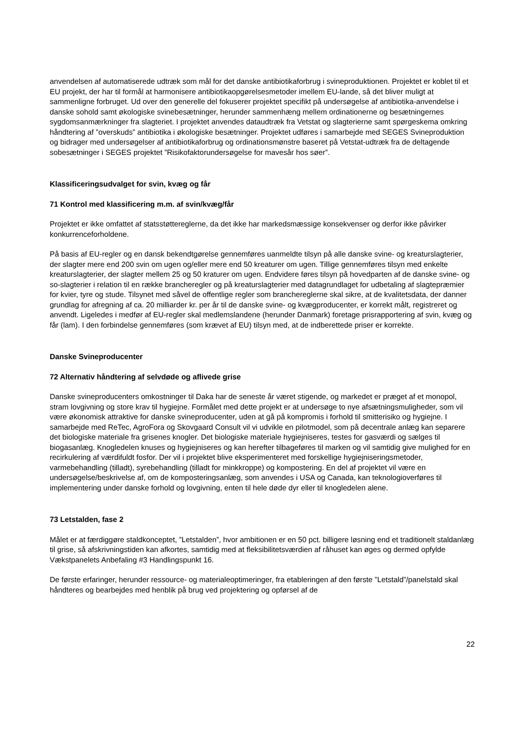anvendelsen af automatiserede udtræk som mål for det danske antibiotikaforbrug i svineproduktionen. Projektet er koblet til et EU projekt, der har til formål at harmonisere antibiotikaopgørelsesmetoder imellem EU-lande, så det bliver muligt at sammenligne forbruget. Ud over den generelle del fokuserer projektet specifikt på undersøgelse af antibiotika-anvendelse i danske sohold samt økologiske svinebesætninger, herunder sammenhæng mellem ordinationerne og besætningernes sygdomsanmærkninger fra slagteriet. I projektet anvendes dataudtræk fra Vetstat og slagterierne samt spørgeskema omkring håndtering af ”overskuds” antibiotika i økologiske besætninger. Projektet udføres i samarbejde med SEGES Svineproduktion og bidrager med undersøgelser af antibiotikaforbrug og ordinationsmønstre baseret på Vetstat-udtræk fra de deltagende sobesætninger i SEGES projektet ”Risikofaktorundersøgelse for mavesår hos søer”.
Klassificeringsudvalget for svin, kvæg og får
71 Kontrol med klassificering m.m. af svin/kvæg/får
Projektet er ikke omfattet af statsstøttereglerne, da det ikke har markedsmæssige konsekvenser og derfor ikke påvirker konkurrenceforholdene.
På basis af EU-regler og en dansk bekendtgørelse gennemføres uanmeldte tilsyn på alle danske svine- og kreaturslagterier, der slagter mere end 200 svin om ugen og/eller mere end 50 kreaturer om ugen. Tillige gennemføres tilsyn med enkelte kreaturslagterier, der slagter mellem 25 og 50 kraturer om ugen. Endvidere føres tilsyn på hovedparten af de danske svine- og so-slagterier i relation til en række brancheregler og på kreaturslagterier med datagrundlaget for udbetaling af slagtepræmier for kvier, tyre og stude. Tilsynet med såvel de offentlige regler som branchereglerne skal sikre, at de kvalitetsdata, der danner grundlag for afregning af ca. 20 milliarder kr. per år til de danske svine- og kvægproducenter, er korrekt målt, registreret og anvendt. Ligeledes i medfør af EU-regler skal medlemslandene (herunder Danmark) foretage prisrapportering af svin, kvæg og får (lam). I den forbindelse gennemføres (som krævet af EU) tilsyn med, at de indberettede priser er korrekte.
Danske Svineproducenter
72 Alternativ håndtering af selvdøde og aflivede grise
Danske svineproducenters omkostninger til Daka har de seneste år været stigende, og markedet er præget af et monopol, stram lovgivning og store krav til hygiejne. Formålet med dette projekt er at undersøge to nye afsætningsmuligheder, som vil være økonomisk attraktive for danske svineproducenter, uden at gå på kompromis i forhold til smitterisiko og hygiejne. I samarbejde med ReTec, AgroFora og Skovgaard Consult vil vi udvikle en pilotmodel, som på decentrale anlæg kan separere det biologiske materiale fra grisenes knogler. Det biologiske materiale hygiejniseres, testes for gasværdi og sælges til biogasanlæg. Knogledelen knuses og hygiejniseres og kan herefter tilbageføres til marken og vil samtidig give mulighed for en recirkulering af værdifuldt fosfor. Der vil i projektet blive eksperimenteret med forskellige hygiejniseringsmetoder, varmebehandling (tilladt), syrebehandling (tilladt for minkkroppe) og kompostering. En del af projektet vil være en undersøgelse/beskrivelse af, om de komposteringsanlæg, som anvendes i USA og Canada, kan teknologioverføres til implementering under danske forhold og lovgivning, enten til hele døde dyr eller til knogledelen alene.
73 Letstalden, fase 2
Målet er at færdiggøre staldkonceptet, ”Letstalden”, hvor ambitionen er en 50 pct. billigere løsning end et traditionelt staldanlæg til grise, så afskrivningstiden kan afkortes, samtidig med at fleksibilitetsværdien af råhuset kan øges og dermed opfylde Vækstpanelets Anbefaling #3 Handlingspunkt 16.
De første erfaringer, herunder ressource- og materialeoptimeringer, fra etableringen af den første ”Letstald”/panelstald skal håndteres og bearbejdes med henblik på brug ved projektering og opførsel af de
22